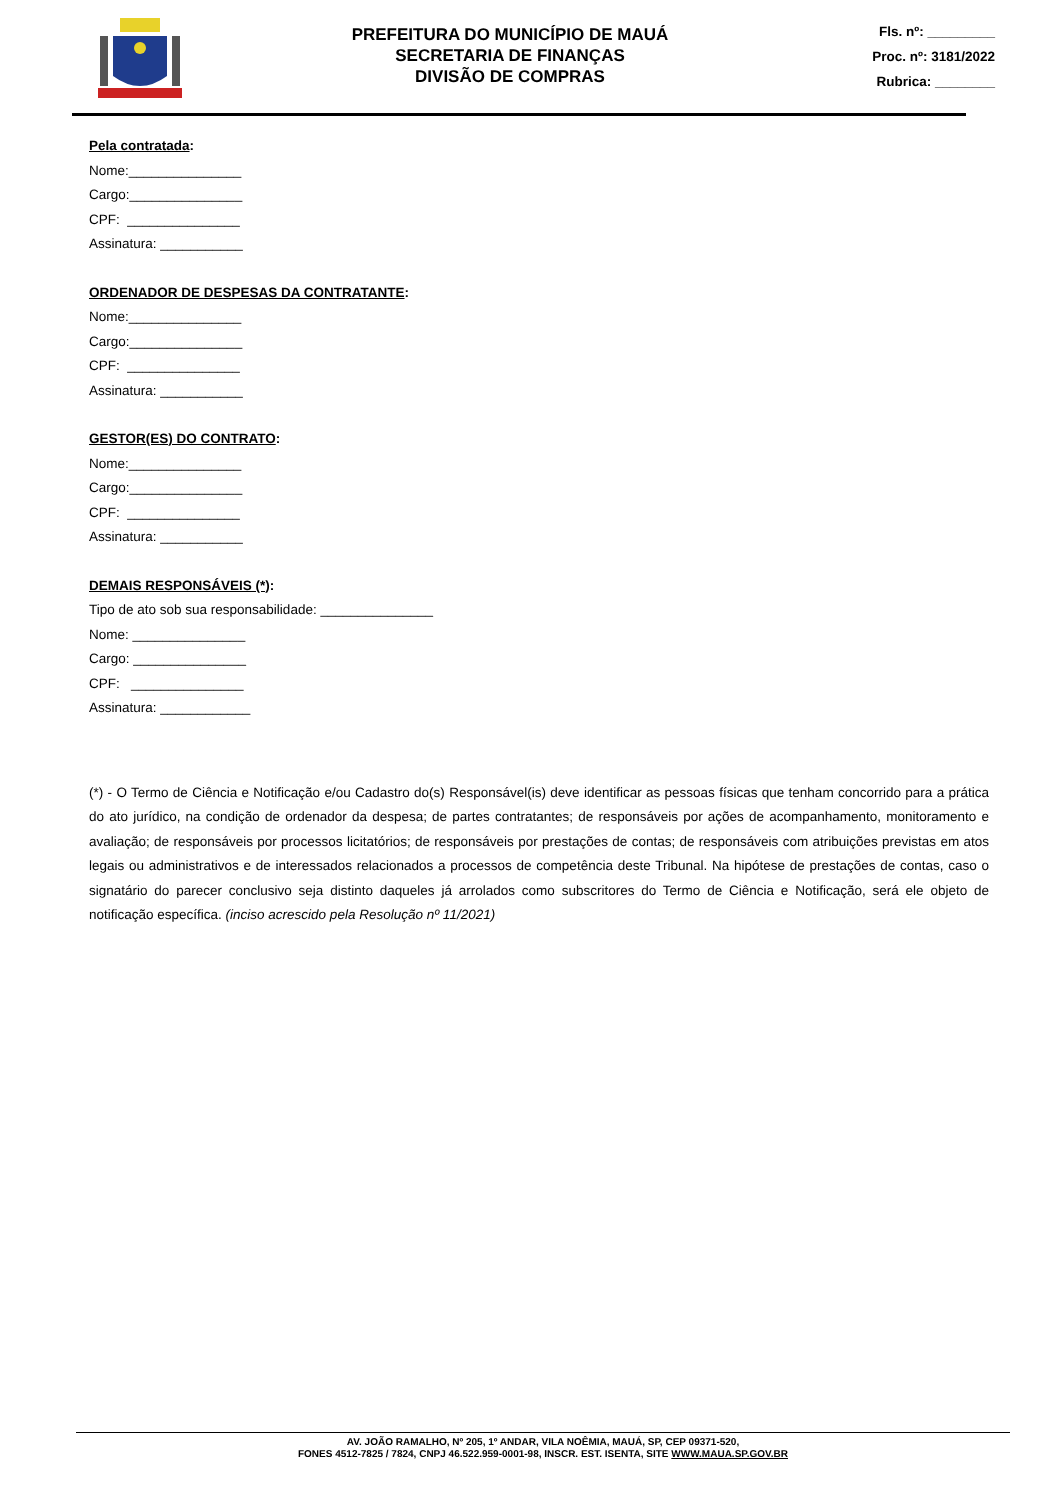PREFEITURA DO MUNICÍPIO DE MAUÁ
SECRETARIA DE FINANÇAS
DIVISÃO DE COMPRAS
Fls. nº: _________
Proc. nº: 3181/2022
Rubrica: ________
Pela contratada:
Nome:_______________
Cargo:_______________
CPF: _______________
Assinatura: ___________
ORDENADOR DE DESPESAS DA CONTRATANTE:
Nome:_______________
Cargo:_______________
CPF: _______________
Assinatura: ___________
GESTOR(ES) DO CONTRATO:
Nome:_______________
Cargo:_______________
CPF: _______________
Assinatura: ___________
DEMAIS RESPONSÁVEIS (*):
Tipo de ato sob sua responsabilidade: _______________
Nome: _______________
Cargo: _______________
CPF: _______________
Assinatura: ____________
(*) - O Termo de Ciência e Notificação e/ou Cadastro do(s) Responsável(is) deve identificar as pessoas físicas que tenham concorrido para a prática do ato jurídico, na condição de ordenador da despesa; de partes contratantes; de responsáveis por ações de acompanhamento, monitoramento e avaliação; de responsáveis por processos licitatórios; de responsáveis por prestações de contas; de responsáveis com atribuições previstas em atos legais ou administrativos e de interessados relacionados a processos de competência deste Tribunal. Na hipótese de prestações de contas, caso o signatário do parecer conclusivo seja distinto daqueles já arrolados como subscritores do Termo de Ciência e Notificação, será ele objeto de notificação específica. (inciso acrescido pela Resolução nº 11/2021)
AV. JOÃO RAMALHO, Nº 205, 1º ANDAR, VILA NOÊMIA, MAUÁ, SP, CEP 09371-520,
FONES 4512-7825 / 7824, CNPJ 46.522.959-0001-98, INSCR. EST. ISENTA, SITE WWW.MAUA.SP.GOV.BR